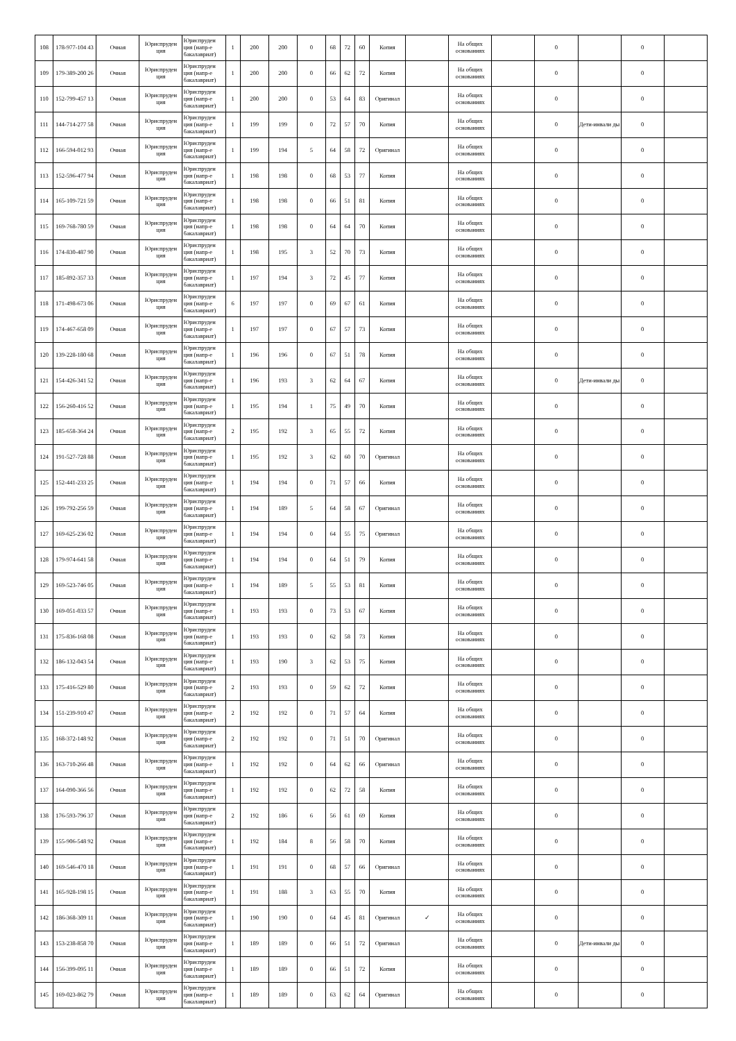| 108 | 178-977-104 43 | Очная | Юриспруден ция | Юриспруден ция (напр-е бакалавриат) | 1 | 200 | 200 | 0 | 68 | 72 | 60 | Копия | | На общих основаниях | | 0 | | 0 | |
| 109 | 179-389-200 26 | Очная | Юриспруден ция | Юриспруден ция (напр-е бакалавриат) | 1 | 200 | 200 | 0 | 66 | 62 | 72 | Копия | | На общих основаниях | | 0 | | 0 | |
| 110 | 152-799-457 13 | Очная | Юриспруден ция | Юриспруден ция (напр-е бакалавриат) | 1 | 200 | 200 | 0 | 53 | 64 | 83 | Оригинал | | На общих основаниях | | 0 | | 0 | |
| 111 | 144-714-277 58 | Очная | Юриспруден ция | Юриспруден ция (напр-е бакалавриат) | 1 | 199 | 199 | 0 | 72 | 57 | 70 | Копия | | На общих основаниях | | 0 | Дети-инвали ды | 0 | |
| 112 | 166-594-012 93 | Очная | Юриспруден ция | Юриспруден ция (напр-е бакалавриат) | 1 | 199 | 194 | 5 | 64 | 58 | 72 | Оригинал | | На общих основаниях | | 0 | | 0 | |
| 113 | 152-596-477 94 | Очная | Юриспруден ция | Юриспруден ция (напр-е бакалавриат) | 1 | 198 | 198 | 0 | 68 | 53 | 77 | Копия | | На общих основаниях | | 0 | | 0 | |
| 114 | 165-109-721 59 | Очная | Юриспруден ция | Юриспруден ция (напр-е бакалавриат) | 1 | 198 | 198 | 0 | 66 | 51 | 81 | Копия | | На общих основаниях | | 0 | | 0 | |
| 115 | 169-768-780 59 | Очная | Юриспруден ция | Юриспруден ция (напр-е бакалавриат) | 1 | 198 | 198 | 0 | 64 | 64 | 70 | Копия | | На общих основаниях | | 0 | | 0 | |
| 116 | 174-830-487 90 | Очная | Юриспруден ция | Юриспруден ция (напр-е бакалавриат) | 1 | 198 | 195 | 3 | 52 | 70 | 73 | Копия | | На общих основаниях | | 0 | | 0 | |
| 117 | 185-892-357 33 | Очная | Юриспруден ция | Юриспруден ция (напр-е бакалавриат) | 1 | 197 | 194 | 3 | 72 | 45 | 77 | Копия | | На общих основаниях | | 0 | | 0 | |
| 118 | 171-498-673 06 | Очная | Юриспруден ция | Юриспруден ция (напр-е бакалавриат) | 6 | 197 | 197 | 0 | 69 | 67 | 61 | Копия | | На общих основаниях | | 0 | | 0 | |
| 119 | 174-467-658 09 | Очная | Юриспруден ция | Юриспруден ция (напр-е бакалавриат) | 1 | 197 | 197 | 0 | 67 | 57 | 73 | Копия | | На общих основаниях | | 0 | | 0 | |
| 120 | 139-228-180 68 | Очная | Юриспруден ция | Юриспруден ция (напр-е бакалавриат) | 1 | 196 | 196 | 0 | 67 | 51 | 78 | Копия | | На общих основаниях | | 0 | | 0 | |
| 121 | 154-426-341 52 | Очная | Юриспруден ция | Юриспруден ция (напр-е бакалавриат) | 1 | 196 | 193 | 3 | 62 | 64 | 67 | Копия | | На общих основаниях | | 0 | Дети-инвали ды | 0 | |
| 122 | 156-260-416 52 | Очная | Юриспруден ция | Юриспруден ция (напр-е бакалавриат) | 1 | 195 | 194 | 1 | 75 | 49 | 70 | Копия | | На общих основаниях | | 0 | | 0 | |
| 123 | 185-658-364 24 | Очная | Юриспруден ция | Юриспруден ция (напр-е бакалавриат) | 2 | 195 | 192 | 3 | 65 | 55 | 72 | Копия | | На общих основаниях | | 0 | | 0 | |
| 124 | 191-527-728 88 | Очная | Юриспруден ция | Юриспруден ция (напр-е бакалавриат) | 1 | 195 | 192 | 3 | 62 | 60 | 70 | Оригинал | | На общих основаниях | | 0 | | 0 | |
| 125 | 152-441-233 25 | Очная | Юриспруден ция | Юриспруден ция (напр-е бакалавриат) | 1 | 194 | 194 | 0 | 71 | 57 | 66 | Копия | | На общих основаниях | | 0 | | 0 | |
| 126 | 199-792-256 59 | Очная | Юриспруден ция | Юриспруден ция (напр-е бакалавриат) | 1 | 194 | 189 | 5 | 64 | 58 | 67 | Оригинал | | На общих основаниях | | 0 | | 0 | |
| 127 | 169-625-236 02 | Очная | Юриспруден ция | Юриспруден ция (напр-е бакалавриат) | 1 | 194 | 194 | 0 | 64 | 55 | 75 | Оригинал | | На общих основаниях | | 0 | | 0 | |
| 128 | 179-974-641 58 | Очная | Юриспруден ция | Юриспруден ция (напр-е бакалавриат) | 1 | 194 | 194 | 0 | 64 | 51 | 79 | Копия | | На общих основаниях | | 0 | | 0 | |
| 129 | 169-523-746 05 | Очная | Юриспруден ция | Юриспруден ция (напр-е бакалавриат) | 1 | 194 | 189 | 5 | 55 | 53 | 81 | Копия | | На общих основаниях | | 0 | | 0 | |
| 130 | 169-051-033 57 | Очная | Юриспруден ция | Юриспруден ция (напр-е бакалавриат) | 1 | 193 | 193 | 0 | 73 | 53 | 67 | Копия | | На общих основаниях | | 0 | | 0 | |
| 131 | 175-836-168 08 | Очная | Юриспруден ция | Юриспруден ция (напр-е бакалавриат) | 1 | 193 | 193 | 0 | 62 | 58 | 73 | Копия | | На общих основаниях | | 0 | | 0 | |
| 132 | 186-132-043 54 | Очная | Юриспруден ция | Юриспруден ция (напр-е бакалавриат) | 1 | 193 | 190 | 3 | 62 | 53 | 75 | Копия | | На общих основаниях | | 0 | | 0 | |
| 133 | 175-416-529 80 | Очная | Юриспруден ция | Юриспруден ция (напр-е бакалавриат) | 2 | 193 | 193 | 0 | 59 | 62 | 72 | Копия | | На общих основаниях | | 0 | | 0 | |
| 134 | 151-239-910 47 | Очная | Юриспруден ция | Юриспруден ция (напр-е бакалавриат) | 2 | 192 | 192 | 0 | 71 | 57 | 64 | Копия | | На общих основаниях | | 0 | | 0 | |
| 135 | 168-372-148 92 | Очная | Юриспруден ция | Юриспруден ция (напр-е бакалавриат) | 2 | 192 | 192 | 0 | 71 | 51 | 70 | Оригинал | | На общих основаниях | | 0 | | 0 | |
| 136 | 163-710-266 48 | Очная | Юриспруден ция | Юриспруден ция (напр-е бакалавриат) | 1 | 192 | 192 | 0 | 64 | 62 | 66 | Оригинал | | На общих основаниях | | 0 | | 0 | |
| 137 | 164-090-366 56 | Очная | Юриспруден ция | Юриспруден ция (напр-е бакалавриат) | 1 | 192 | 192 | 0 | 62 | 72 | 58 | Копия | | На общих основаниях | | 0 | | 0 | |
| 138 | 176-593-796 37 | Очная | Юриспруден ция | Юриспруден ция (напр-е бакалавриат) | 2 | 192 | 186 | 6 | 56 | 61 | 69 | Копия | | На общих основаниях | | 0 | | 0 | |
| 139 | 155-906-548 92 | Очная | Юриспруден ция | Юриспруден ция (напр-е бакалавриат) | 1 | 192 | 184 | 8 | 56 | 58 | 70 | Копия | | На общих основаниях | | 0 | | 0 | |
| 140 | 169-546-470 18 | Очная | Юриспруден ция | Юриспруден ция (напр-е бакалавриат) | 1 | 191 | 191 | 0 | 68 | 57 | 66 | Оригинал | | На общих основаниях | | 0 | | 0 | |
| 141 | 165-928-198 15 | Очная | Юриспруден ция | Юриспруден ция (напр-е бакалавриат) | 1 | 191 | 188 | 3 | 63 | 55 | 70 | Копия | | На общих основаниях | | 0 | | 0 | |
| 142 | 186-368-309 11 | Очная | Юриспруден ция | Юриспруден ция (напр-е бакалавриат) | 1 | 190 | 190 | 0 | 64 | 45 | 81 | Оригинал | ✓ | На общих основаниях | | 0 | | 0 | |
| 143 | 153-238-858 70 | Очная | Юриспруден ция | Юриспруден ция (напр-е бакалавриат) | 1 | 189 | 189 | 0 | 66 | 51 | 72 | Оригинал | | На общих основаниях | | 0 | Дети-инвали ды | 0 | |
| 144 | 156-399-095 11 | Очная | Юриспруден ция | Юриспруден ция (напр-е бакалавриат) | 1 | 189 | 189 | 0 | 66 | 51 | 72 | Копия | | На общих основаниях | | 0 | | 0 | |
| 145 | 169-023-862 79 | Очная | Юриспруден ция | Юриспруден ция (напр-е бакалавриат) | 1 | 189 | 189 | 0 | 63 | 62 | 64 | Оригинал | | На общих основаниях | | 0 | | 0 | |